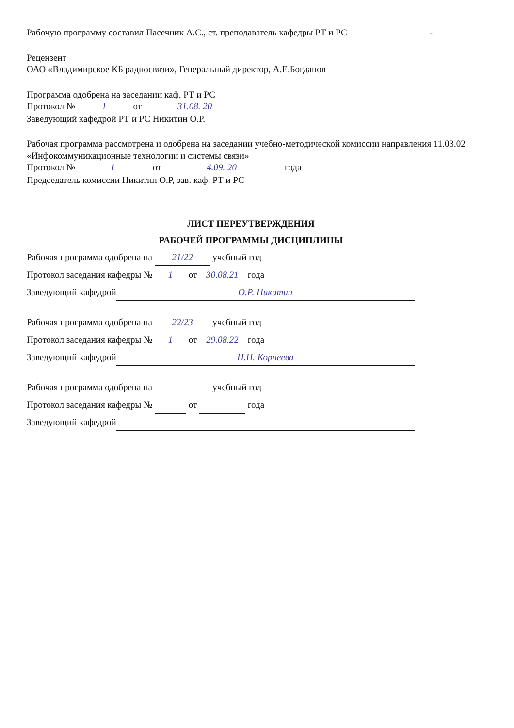Рабочую программу составил Пасечник А.С., ст. преподаватель кафедры РТ и РС -
Рецензент
ОАО «Владимирское КБ радиосвязи», Генеральный директор, А.Е.Богданов
Программа одобрена на заседании каф. РТ и РС
Протокол № 1 от 31.08. 20
Заведующий кафедрой РТ и РС Никитин О.Р.
Рабочая программа рассмотрена и одобрена на заседании учебно-методической комиссии направления 11.03.02 «Инфокоммуникационные технологии и системы связи»
Протокол № 1 от 4.09. 20 года
Председатель комиссии Никитин О.Р, зав. каф. РТ и РС
ЛИСТ ПЕРЕУТВЕРЖДЕНИЯ
РАБОЧЕЙ ПРОГРАММЫ ДИСЦИПЛИНЫ
Рабочая программа одобрена на 21/22 учебный год
Протокол заседания кафедры № 1 от 30.08.21 года
Заведующий кафедрой О.Р. Никитин
Рабочая программа одобрена на 22/23 учебный год
Протокол заседания кафедры № 1 от 29.08.22 года
Заведующий кафедрой Н.Н. Корнеева
Рабочая программа одобрена на учебный год
Протокол заседания кафедры № от года
Заведующий кафедрой